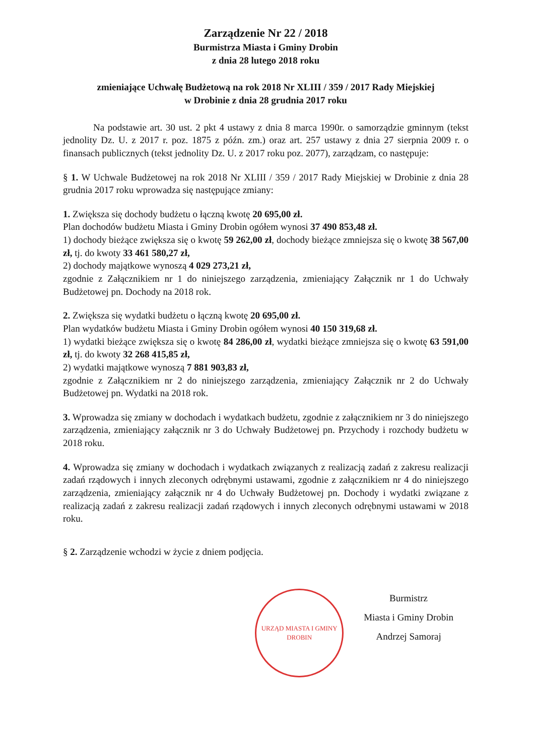Zarządzenie Nr 22 / 2018
Burmistrza Miasta i Gminy Drobin
z dnia 28 lutego 2018 roku
zmieniające Uchwałę Budżetową na rok 2018 Nr XLIII / 359 / 2017 Rady Miejskiej
w Drobinie z dnia 28 grudnia 2017 roku
Na podstawie art. 30 ust. 2 pkt 4 ustawy z dnia 8 marca 1990r. o samorządzie gminnym (tekst jednolity Dz. U. z 2017 r. poz. 1875 z późn. zm.) oraz art. 257 ustawy z dnia 27 sierpnia 2009 r. o finansach publicznych (tekst jednolity Dz. U. z 2017 roku poz. 2077), zarządzam, co następuje:
§ 1. W Uchwale Budżetowej na rok 2018 Nr XLIII / 359 / 2017 Rady Miejskiej w Drobinie z dnia 28 grudnia 2017 roku wprowadza się następujące zmiany:
1. Zwiększa się dochody budżetu o łączną kwotę 20 695,00 zł.
Plan dochodów budżetu Miasta i Gminy Drobin ogółem wynosi 37 490 853,48 zł.
1) dochody bieżące zwiększa się o kwotę 59 262,00 zł, dochody bieżące zmniejsza się o kwotę 38 567,00 zł, tj. do kwoty 33 461 580,27 zł,
2) dochody majątkowe wynoszą 4 029 273,21 zł,
zgodnie z Załącznikiem nr 1 do niniejszego zarządzenia, zmieniający Załącznik nr 1 do Uchwały Budżetowej pn. Dochody na 2018 rok.
2. Zwiększa się wydatki budżetu o łączną kwotę 20 695,00 zł.
Plan wydatków budżetu Miasta i Gminy Drobin ogółem wynosi 40 150 319,68 zł.
1) wydatki bieżące zwiększa się o kwotę 84 286,00 zł, wydatki bieżące zmniejsza się o kwotę 63 591,00 zł, tj. do kwoty 32 268 415,85 zł,
2) wydatki majątkowe wynoszą 7 881 903,83 zł,
zgodnie z Załącznikiem nr 2 do niniejszego zarządzenia, zmieniający Załącznik nr 2 do Uchwały Budżetowej pn. Wydatki na 2018 rok.
3. Wprowadza się zmiany w dochodach i wydatkach budżetu, zgodnie z załącznikiem nr 3 do niniejszego zarządzenia, zmieniający załącznik nr 3 do Uchwały Budżetowej pn. Przychody i rozchody budżetu w 2018 roku.
4. Wprowadza się zmiany w dochodach i wydatkach związanych z realizacją zadań z zakresu realizacji zadań rządowych i innych zleconych odrębnymi ustawami, zgodnie z załącznikiem nr 4 do niniejszego zarządzenia, zmieniający załącznik nr 4 do Uchwały Budżetowej pn. Dochody i wydatki związane z realizacją zadań z zakresu realizacji zadań rządowych i innych zleconych odrębnymi ustawami w 2018 roku.
§ 2. Zarządzenie wchodzi w życie z dniem podjęcia.
URZĄD MIASTA I GMINY DROBIN
Burmistrz
Miasta i Gminy Drobin
Andrzej Samoraj